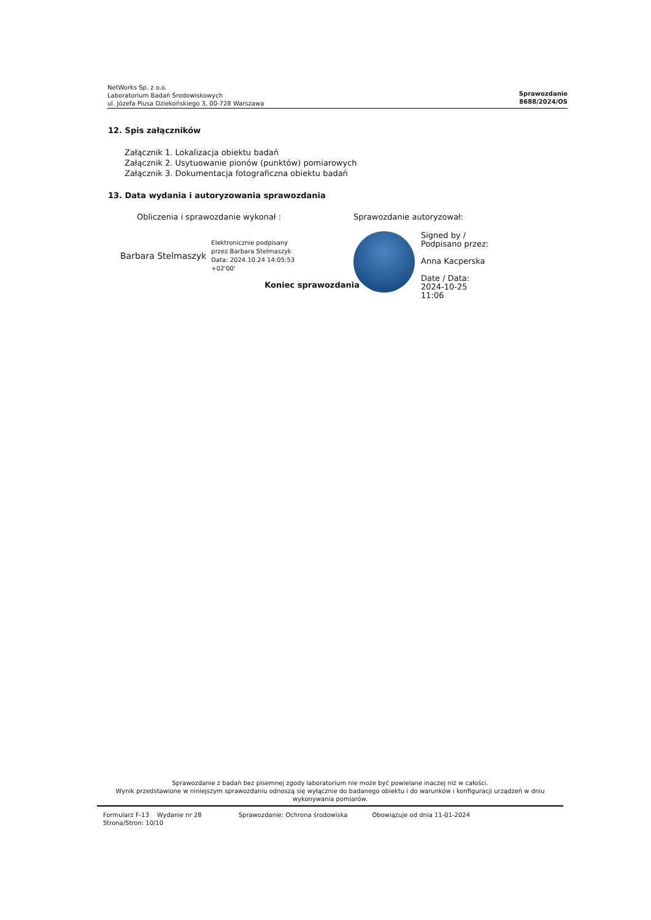NetWorks Sp. z o.o.
Laboratorium Badań Środowiskowych
ul. Józefa Piusa Dziekońskiego 3, 00-728 Warszawa
Sprawozdanie
8688/2024/OS
12. Spis załączników
Załącznik 1. Lokalizacja obiektu badań
Załącznik 2. Usytuowanie pionów (punktów) pomiarowych
Załącznik 3. Dokumentacja fotograficzna obiektu badań
13. Data wydania i autoryzowania sprawozdania
Obliczenia i sprawozdanie wykonał :
Barbara Stelmaszyk Elektronicznie podpisany
przez Barbara Stelmaszyk
Data: 2024.10.24 14:05:53
+02'00'
Koniec sprawozdania
Sprawozdanie autoryzował:
Signed by /
Podpisano przez:
Anna Kacperska
Date / Data:
2024-10-25
11:06
Sprawozdanie z badań bez pisemnej zgody laboratorium nie może być powielane inaczej niż w całości.
Wynik przedstawione w niniejszym sprawozdaniu odnoszą się wyłącznie do badanego obiektu i do warunków i konfiguracji urządzeń w dniu wykonywania pomiarów.
Formularz F-13 Wydanie nr 28
Strona/Stron: 10/10 Sprawozdanie: Ochrona środowiska Obowiązuje od dnia 11-01-2024